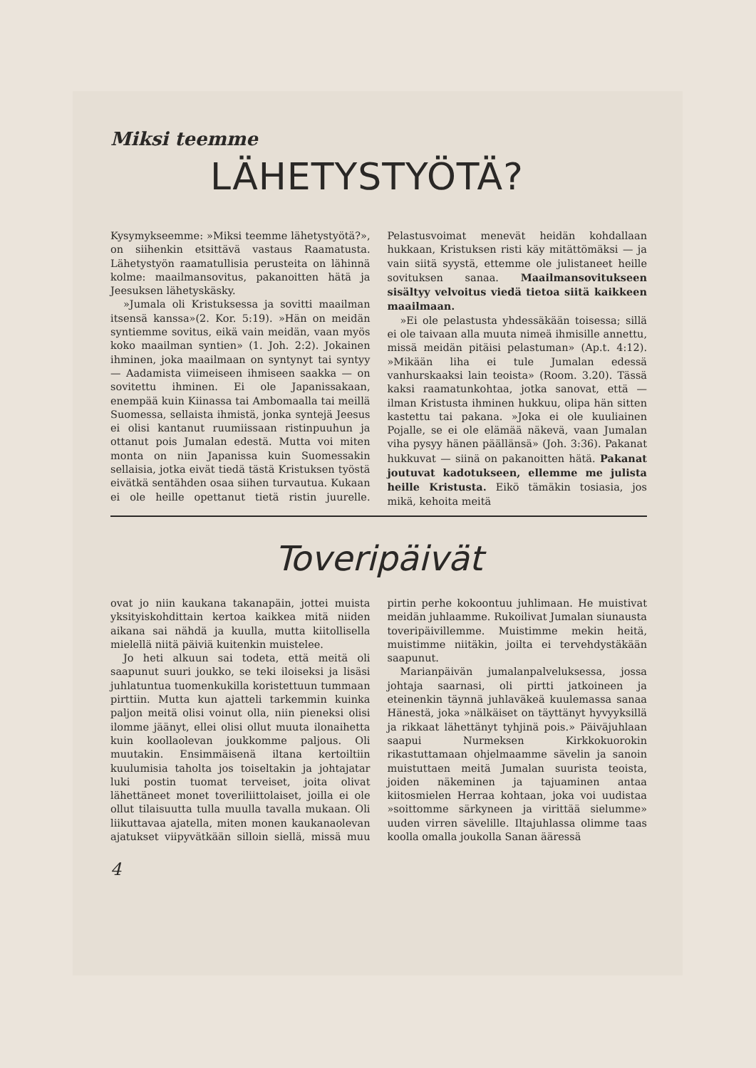Miksi teemme
LÄHETYSTYÖTÄ?
Kysymykseemme: »Miksi teemme lähetystyötä?», on siihenkin etsittävä vastaus Raamatusta. Lähetystyön raamatullisia perusteita on lähinnä kolme: maailmansovitus, pakanoitten hätä ja Jeesuksen lähetyskäsky.
»Jumala oli Kristuksessa ja sovitti maailman itsensä kanssa»(2. Kor. 5:19). »Hän on meidän syntiemme sovitus, eikä vain meidän, vaan myös koko maailman syntien» (1. Joh. 2:2). Jokainen ihminen, joka maailmaan on syntynyt tai syntyy — Aadamista viimeiseen ihmiseen saakka — on sovitettu ihminen. Ei ole Japanissakaan, enempää kuin Kiinassa tai Ambomaalla tai meillä Suomessa, sellaista ihmistä, jonka syntejä Jeesus ei olisi kantanut ruumiissaan ristinpuuhun ja ottanut pois Jumalan edestä. Mutta voi miten monta on niin Japanissa kuin Suomessakin sellaisia, jotka eivät tiedä tästä Kristuksen työstä eivätkä sentähden osaa siihen turvautua. Kukaan ei ole heille opettanut tietä ristin juurelle. Pelastusvoimat menevät heidän kohdallaan hukkaan, Kristuksen risti käy mitättömäksi — ja vain siitä syystä, ettemme ole julistaneet heille sovituksen sanaa. Maailmansovitukseen sisältyy velvoitus viedä tietoa siitä kaikkeen maailmaan.
»Ei ole pelastusta yhdessäkään toisessa; sillä ei ole taivaan alla muuta nimeä ihmisille annettu, missä meidän pitäisi pelastuman» (Ap.t. 4:12). »Mikään liha ei tule Jumalan edessä vanhurskaaksi lain teoista» (Room. 3.20). Tässä kaksi raamatunkohtaa, jotka sanovat, että — ilman Kristusta ihminen hukkuu, olipa hän sitten kastettu tai pakana. »Joka ei ole kuuliainen Pojalle, se ei ole elämää näkevä, vaan Jumalan viha pysyy hänen päällänsä» (Joh. 3:36). Pakanat hukkuvat — siinä on pakanoitten hätä. Pakanat joutuvat kadotukseen, ellemme me julista heille Kristusta. Eikö tämäkin tosiasia, jos mikä, kehoita meitä
Toveripäivät
ovat jo niin kaukana takanapäin, jottei muista yksityiskohdittain kertoa kaikkea mitä niiden aikana sai nähdä ja kuulla, mutta kiitollisella mielellä niitä päiviä kuitenkin muistelee.
Jo heti alkuun sai todeta, että meitä oli saapunut suuri joukko, se teki iloiseksi ja lisäsi juhlatuntua tuomenkukilla koristettuun tummaan pirttiin. Mutta kun ajatteli tarkemmin kuinka paljon meitä olisi voinut olla, niin pieneksi olisi ilomme jäänyt, ellei olisi ollut muuta ilonaihetta kuin koollaolevan joukkomme paljous. Oli muutakin. Ensimmäisenä iltana kertoiltiin kuulumisia taholta jos toiseltakin ja johtajatar luki postin tuomat terveiset, joita olivat lähettäneet monet toveriliittolaiset, joilla ei ole ollut tilaisuutta tulla muulla tavalla mukaan. Oli liikuttavaa ajatella, miten monen kaukanaolevan ajatukset viipyvätkään silloin siellä, missä muu pirtin perhe kokoontuu juhlimaan. He muistivat meidän juhlaamme. Rukoilivat Jumalan siunausta toveripäivillemme. Muistimme mekin heitä, muistimme niitäkin, joilta ei tervehdystäkään saapunut.
Marianpäivän jumalanpalveluksessa, jossa johtaja saarnasi, oli pirtti jatkoineen ja eteinenkin täynnä juhlaväkeä kuulemassa sanaa Hänestä, joka »nälkäiset on täyttänyt hyvyyksillä ja rikkaat lähettänyt tyhjinä pois.» Päiväjuhlaan saapui Nurmeksen Kirkkokuorokin rikastuttamaan ohjelmaamme sävelin ja sanoin muistuttaen meitä Jumalan suurista teoista, joiden näkeminen ja tajuaminen antaa kiitosmielen Herraa kohtaan, joka voi uudistaa »soittomme särkyneen ja virittää sielumme» uuden virren sävelille. Iltajuhlassa olimme taas koolla omalla joukolla Sanan ääressä
4